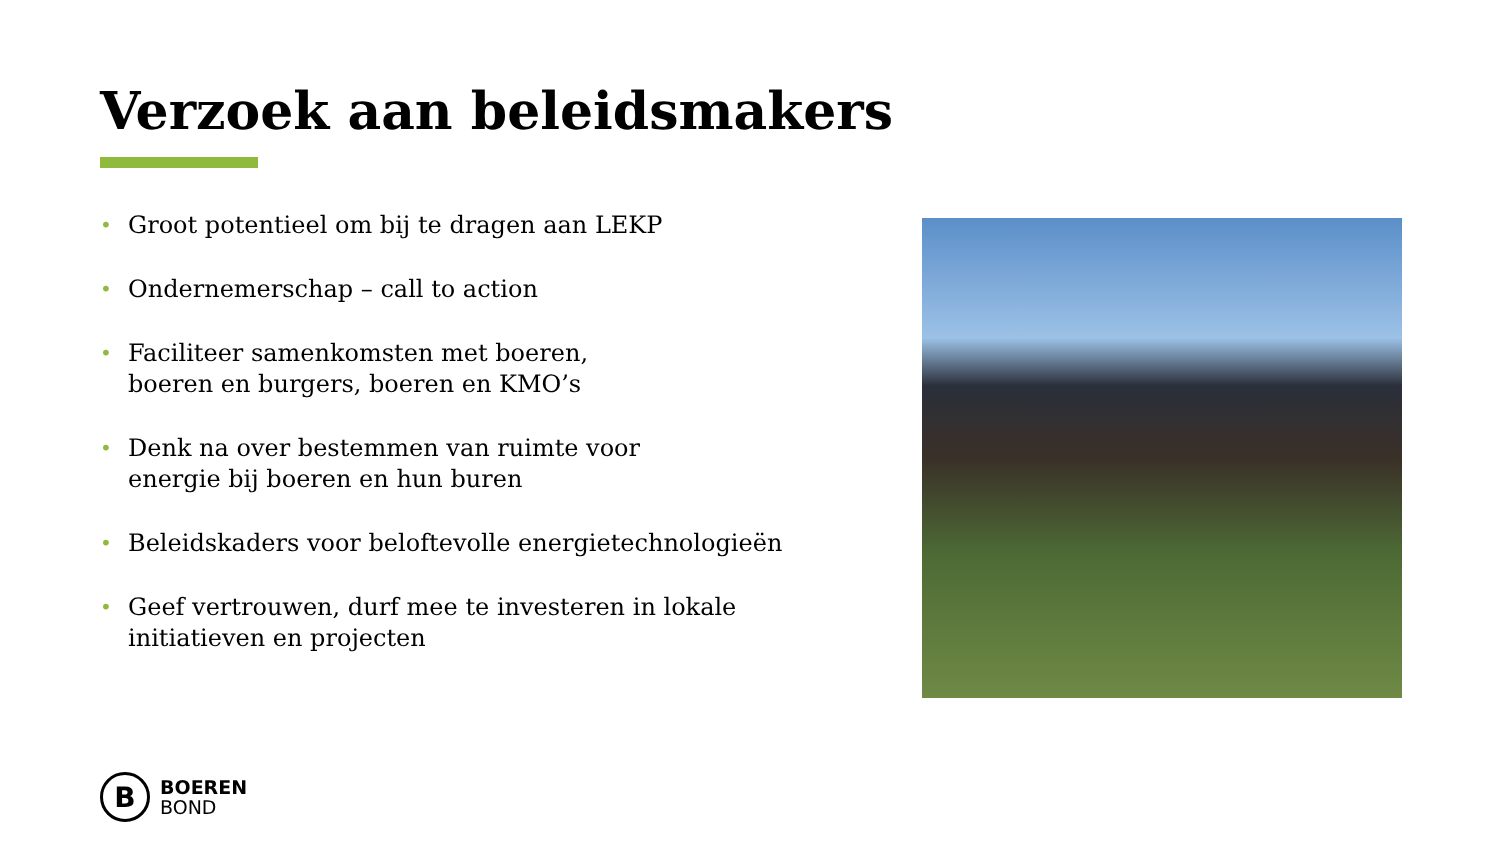Verzoek aan beleidsmakers
• Groot potentieel om bij te dragen aan LEKP
• Ondernemerschap – call to action
• Faciliteer samenkomsten met boeren,
boeren en burgers, boeren en KMO’s
• Denk na over bestemmen van ruimte voor
energie bij boeren en hun buren
• Beleidskaders voor beloftevolle energietechnologieën
• Geef vertrouwen, durf mee te investeren in lokale initiatieven en projecten
B
BOEREN
BOND